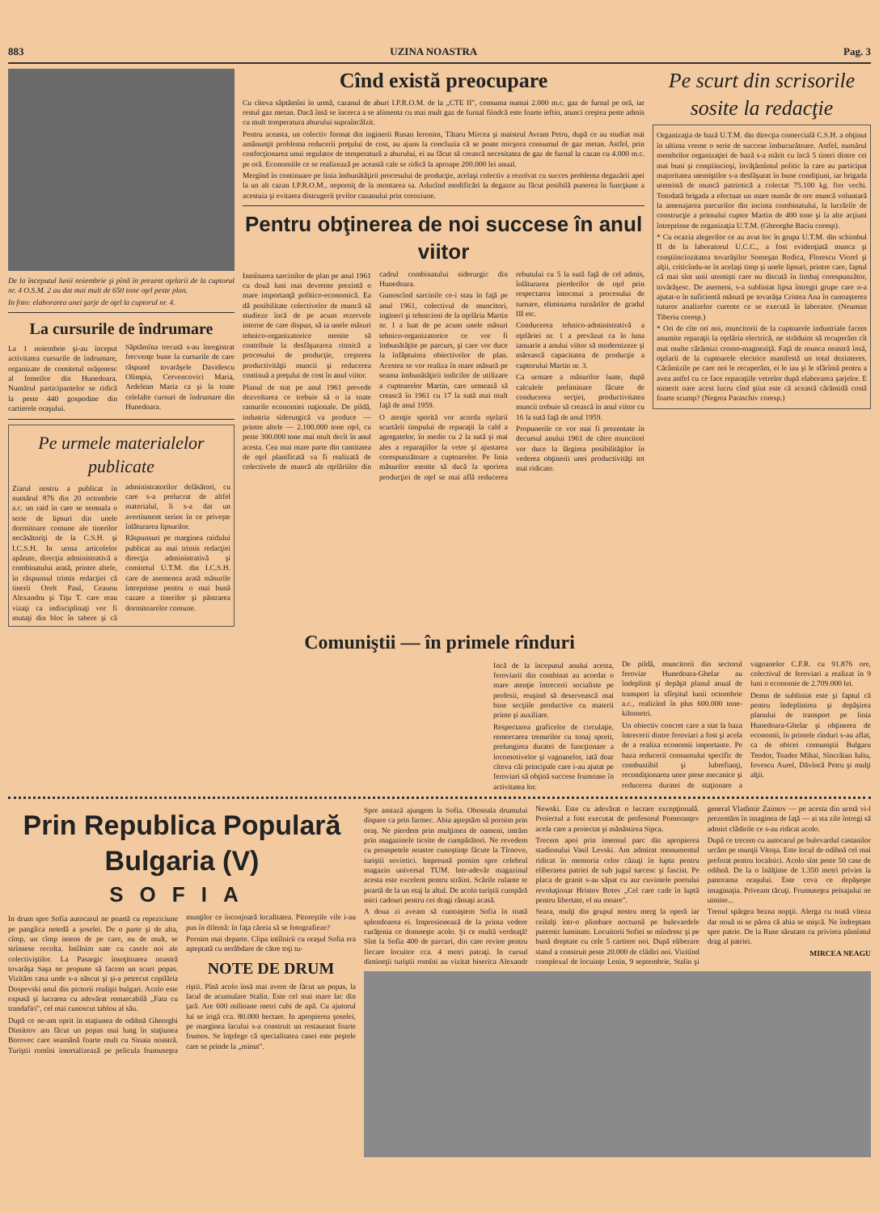883 UZINA NOASTRA Pag. 3
De la începutul lunii noiembrie şi pînă în prezent oţelarii de la cuptorul nr. 4 O.S.M. 2 au dat mai mult de 650 tone oţel peste plan.
In foto: elaborarea unei şarje de oţel la cuptorul nr. 4.
La cursurile de îndrumare
La 1 noiembrie şi-au început activitatea cursurile de îndrumare, organizate de comitetul orăşenesc al femeilor din Hunedoara. Numărul participantelor se ridică la peste 440 gospodine din cartierele oraşului.
Săptămîna trecută s-au înregistrat frecvenţe bune la cursurile de care răspund tovarăşele Davidescu Olimpia, Cervencovici Maria, Ardelean Maria ca şi la toate celelalte cursuri de îndrumare din Hunedoara.
Pe urmele materialelor publicate
Ziarul nostru a publicat în numărul 876 din 20 octombrie a.c. un raid în care se semnala o serie de lipsuri din unele dormitoare comune ale tinerilor necăsătoriţi de la C.S.H. şi I.C.S.H. In urma articolelor apărute, direcţia administrativă a combinatului arată, printre altele, în răspunsul trimis redacţiei că tinerii Orelt Paul, Ceaunu Alexandru şi Tiţu T. care erau vizaţi ca indisciplinaţi vor fi mutaţi din bloc în tabere şi că administratorilor delăsători, cu care s-a prelucrat de altfel materialul, li s-a dat un avertisment serios în ce priveşte înlăturarea lipsurilor.
Răspunsuri pe marginea raidului publicat au mai trimis redacţiei direcţia administrativă şi comitetul U.T.M. din I.C.S.H. care de asemenea arată măsurile întreprinse pentru o mai bună cazare a tinerilor şi păstrarea dormitoarelor comune.
Cînd există preocupare
Cu cîteva săptămîni în urmă, cazanul de aburi I.P.R.O.M. de la „CTE II", consuma numai 2.000 m.c. gaz de furnal pe oră, iar restul gaz metan. Dacă însă se încerca a se alimenta cu mai mult gaz de furnal fiindcă este foarte ieftin, atunci creştea peste admis cu mult temperatura aburului supraîncălzit.
Pentru aceasta, un colectiv format din inginerii Rusan Ieronim, Tătaru Mircea şi maistrul Avram Petru, după ce au studiat mai amănunţit problema reducerii preţului de cost, au ajuns la concluzia că se poate micşora consumul de gaz metan. Astfel, prin confecţionarea unui regulator de temperatură a aburului, ei au făcut să crească necesitatea de gaz de furnal la cazan cu 4.000 m.c. pe oră. Economiile ce se realizează pe această cale se ridică la aproape 200.000 lei anual.
Mergînd în continuare pe linia îmbunătăţirii procesului de producţie, acelaşi colectiv a rezolvat cu succes problema degazării apei la un alt cazan I.P.R.O.M., neporniţ de la montarea sa. Aducînd modificări la degazor au făcut posibilă punerea în funcţiune a acestuia şi evitarea distrugerii ţevilor cazanului prin coroziune.
Pentru obţinerea de noi succese în anul viitor
Inmînarea sarcinilor de plan pe anul 1961 cu două luni mai devreme prezintă o mare importanţă politico-economică. Ea dă posibilitate colectivelor de muncă să studieze încă de pe acum rezervele interne de care dispun, să ia unele măsuri tehnico-organizatorice menite să contribuie la desfăşurarea ritmică a procesului de producţie, creşterea productivităţii muncii şi reducerea continuă a preţului de cost în anul viitor.
Planul de stat pe anul 1961 prevede dezvoltarea ce trebuie să o ia toate ramurile economiei naţionale. De pildă, industria siderurgică va produce — printre altele — 2.100.000 tone oţel, cu peste 300.000 tone mai mult decît în anul acesta. Cea mai mare parte din cantitatea de oţel planificată va fi realizată de colectivele de muncă ale oţelăriilor din cadrul combinatului siderurgic din Hunedoara.
Gunoscînd sarcinile ce-i stau în faţă pe anul 1961, colectivul de muncitori, ingineri şi tehnicieni de la oţelăria Martin nr. 1 a luat de pe acum unele măsuri tehnico-organizatorice ce vor fi îmbunătăţite pe parcurs, şi care vor duce la înfăptuirea obiectivelor de plan. Acestea se vor realiza în mare măsură pe seama îmbunătăţirii indicilor de utilizare a cuptoarelor Martin, care urmează să crească în 1961 cu 17 la sută mai mult faţă de anul 1959.
O atenţie sporită vor acorda oţelarii scurtării timpului de reparaţii la cald a agregatelor, în medie cu 2 la sută şi mai ales a reparaţiilor la vetre şi ajustarea corespunzătoare a cuptoarelor. Pe linia măsurilor menite să ducă la sporirea producţiei de oţel se mai află reducerea rebutului cu 5 la sută faţă de cel admis, înlăturarea pierderilor de oţel prin respectarea întocmai a procesului de turnare, eliminarea turnărilor de gradul III etc.
Conducerea tehnico-administrativă a oţelăriei nr. 1 a prevăzut ca în luna ianuarie a anului viitor să modernizeze şi mărească capacitatea de producţie a cuptorului Martin nr. 3.
Ca urmare a măsurilor luate, după calculele preliminare făcute de conducerea secţiei, productivitatea muncii trebuie să crească în anul viitor cu 16 la sută faţă de anul 1959.
Propunerile ce vor mai fi prezentate în decursul anului 1961 de către muncitori vor duce la lărgirea posibilităţilor în vederea obţinerii unei productivităţi tot mai ridicate.
Pe scurt din scrisorile sosite la redacţie
Organizaţia de bază U.T.M. din direcţia comercială C.S.H. a obţinut în ultima vreme o serie de succese îmbucurătoare. Astfel, numărul membrilor organizaţiei de bază s-a mărit cu încă 5 tineri dintre cei mai buni şi conştiincioşi, învăţămîntul politic la care au participat majoritatea utemiştilor s-a desfăşurat în bune condiţiuni, iar brigada utemistă de muncă patriotică a colectat 75.100 kg. fier vechi. Totodată brigada a efectuat un mare număr de ore muncă voluntară la amenajarea parcurilor din incinta combinatului, la lucrările de construcţie a primului cuptor Martin de 400 tone şi la alte acţiuni întreprinse de organizaţia U.T.M. (Gheorghe Baciu coresp).
* Cu ocazia alegerilor ce au avut loc în grupa U.T.M. din schimbul II de la laboratorul U.C.C., a fost evidenţiată munca şi conştiinciozitatea tovarăşilor Someşan Rodica, Florescu Viorel şi alţii, criticîndu-se în acelaşi timp şi unele lipsuri, printre care, faptul că mai sînt unii utemişti care nu discută în limbaj corespunzător, tovărăşesc. De asemeni, s-a subliniat lipsa întregii grupe care n-a ajutat-o în suficientă măsură pe tovarăşa Cristea Ana în cunoaşterea tuturor analizelor curente ce se execută în laborator. (Neuman Tiberiu coresp.)
* Ori de cîte ori noi, muncitorii de la cuptoarele industriale facem anumite reparaţii la oţelăria electrică, ne străduim să recuperăm cît mai multe cărămizi cromo-magneziţă. Faţă de munca noastră însă, oţelarii de la cuptoarele electrice manifestă un total dezinteres. Cărămizile pe care noi le recuperăm, ei le iau şi le sfărîmă pentru a avea astfel cu ce face reparaţiile vetrelor după elaborarea şarjelor. E nimerit oare acest lucru cînd ştiut este că această cărămidă costă foarte scump? (Negrea Paraschiv coresp.)
Comuniştii — în primele rînduri
Incă de la începutul anului acesta, feroviarii din combinat au acordat o mare atenţie întrecerii socialiste pe profesii, reuşind să deservească mai bine secţiile productive cu materii prime şi auxiliare.
Respectarea graficelor de circulaţie, remorcarea trenurilor cu tonaj sporit, prelungirea duratei de funcţionare a locomotivelor şi vagoanelor, iată doar cîteva căi principale care i-au ajutat pe feroviari să obţină succese frumoase în activitatea lor.
De pildă, muncitorii din sectorul feroviar Hunedoara-Ghelar au îndeplinit şi depăşit planul anual de transport la sfîrşitul lunii octombrie a.c., realizînd în plus 600.000 tone-kilometri.
Un obiectiv concret care a stat la baza întrecerii dintre feroviari a fost şi acela de a realiza economii importante. Pe baza reducerii consumului specific de combustibil şi lubrefianţi, recondiţionarea unor piese mecanice şi reducerea duratei de staţionare a vagoanelor C.F.R. cu 91.876 ore, colectivul de feroviari a realizat în 9 luni o economie de 2.709.000 lei.
Demn de subliniat este şi faptul că pentru îndeplinirea şi depăşirea planului de transport pe linia Hunedoara-Ghelar şi obţinerea de economii, în primele rînduri s-au aflat, ca de obicei comuniştii Bulgaru Teodor, Toader Mihai, Sîncrăian Iuliu, Iovescu Aurel, Dăvîncă Petru şi mulţi alţii.
Prin Republica Populară Bulgaria (V)
SOFIA
In drum spre Sofia autocarul ne poartă cu repeziciune pe panglica netedă a şoselei. De o parte şi de alta, cîmp, un cîmp imens de pe care, nu de mult, se strînsese recolta. Intîlnim sate cu casele noi ale colectiviştilor. La Pasargic însoţitoarea noastră tovarăşa Saşa ne propune să facem un scurt popas. Vizităm casa unde s-a născut şi şi-a petrecut copilăria Dospevski unul din pictorii realişti bulgari. Acolo este expusă şi lucrarea cu adevărat remarcabilă „Fata cu trandafiri", cel mai cunoscut tablou al său.
După ce ne-am oprit în staţiunea de odihnă Gheorghi Dimitrov am făcut un popas mai lung în staţiunea Borovec care seamănă foarte mult cu Sinaia noastră. Turiştii romîni imortalizează pe pelicula frumuseţea munţilor ce înconjoară localitatea. Pitoreştile vile i-au pus în dilemă: în faţa căreia să se fotografieze?
Pornim mai departe. Clipa intîlnirii cu oraşul Sofia era aşteptată cu nerăbdare de către toţi tu-
NOTE DE DRUM
riştii. Pînă acolo însă mai avem de făcut un popas, la lacul de acumulare Stalin. Este cel mai mare lac din ţară. Are 600 milioane metri cubi de apă. Cu ajutorul lui se irigă cca. 80.000 hectare. In apropierea şoselei, pe marginea lacului s-a construit un restaurant foarte frumos. Se înţelege că specialitatea casei este peştele care se prinde la „minut".
Spre amiază ajungem la Sofia. Oboseala drumului dispare ca prin farmec. Abia aşteptăm să pornim prin oraş. Ne pierdem prin mulţimea de oameni, intrăm prin magazinele ticsite de cumpărători. Ne revedem cu proaspetele noastre cunoştinţe făcute la Tîrnovo, turiştii sovietici. Impreună pornim spre celebrul magazin universal TUM. Intr-adevăr magazinul acesta este excelent pentru străini. Scările rulante te poartă de la un etaj la altul. De acolo turiştii cumpără mici cadouri pentru cei dragi rămaşi acasă.
A doua zi aveam să cunoaştem Sofia în toată splendoarea ei. Impresionează de la prima vedere curăţenia ce domneşte acolo. Şi ce multă verdeaţă! Sînt la Sofia 400 de parcuri, din care revine pentru fiecare locuitor cca. 4 metri patraţi. In cursul dimineţii turiştii romîni au vizitat biserica Alexandr Newski. Este cu adevărat o lucrare excepţională. Proiectul a fost executat de profesorul Pomeranţev acela care a proiectat şi mănăstirea Sipca.
Trecem apoi prin imensul parc din apropierea stadionului Vasil Levski. Am admirat monumentul ridicat în memoria celor căzuţi în lupta pentru eliberarea patriei de sub jugul turcesc şi fascist. Pe placa de granit s-au săpat cu aur cuvintele poetului revoluţionar Hristov Botev „Cel care cade în luptă pentru libertate, el nu moare".
Seara, mulţi din grupul nostru merg la operă iar ceilalţi într-o plimbare nocturnă pe bulevardele puternic luminate. Locuitorii Sofiei se mîndresc şi pe bună dreptate cu cele 5 cartiere noi. După eliberare statul a construit peste 20.000 de clădiri noi. Vizitînd complexul de locuinţe Lenin, 9 septembrie, Stalin şi general Vladimir Zaimov — pe acesta din urmă vi-l prezentăm în imaginea de faţă — ai sta zile întregi să admiri clădirile ce s-au ridicat acolo.
După ce trecem cu autocarul pe bulevardul castanilor urcăm pe munţii Vitoşa. Este locul de odihnă cel mai preferat pentru localnici. Acolo sînt peste 50 case de odihnă. De la o înălţime de 1.350 metri privim la panorama oraşului. Este ceva ce depăşeşte imaginaţia. Priveam tăcuţi. Frumuseţea peisajului ne uimise...
Trenul spărgea bezna nopţii. Alerga cu toată viteza dar nouă ni se părea că abia se mişcă. Ne îndreptam spre patrie. De la Ruse sărutam cu privirea pămîntul drag al patriei.
MIRCEA NEAGU